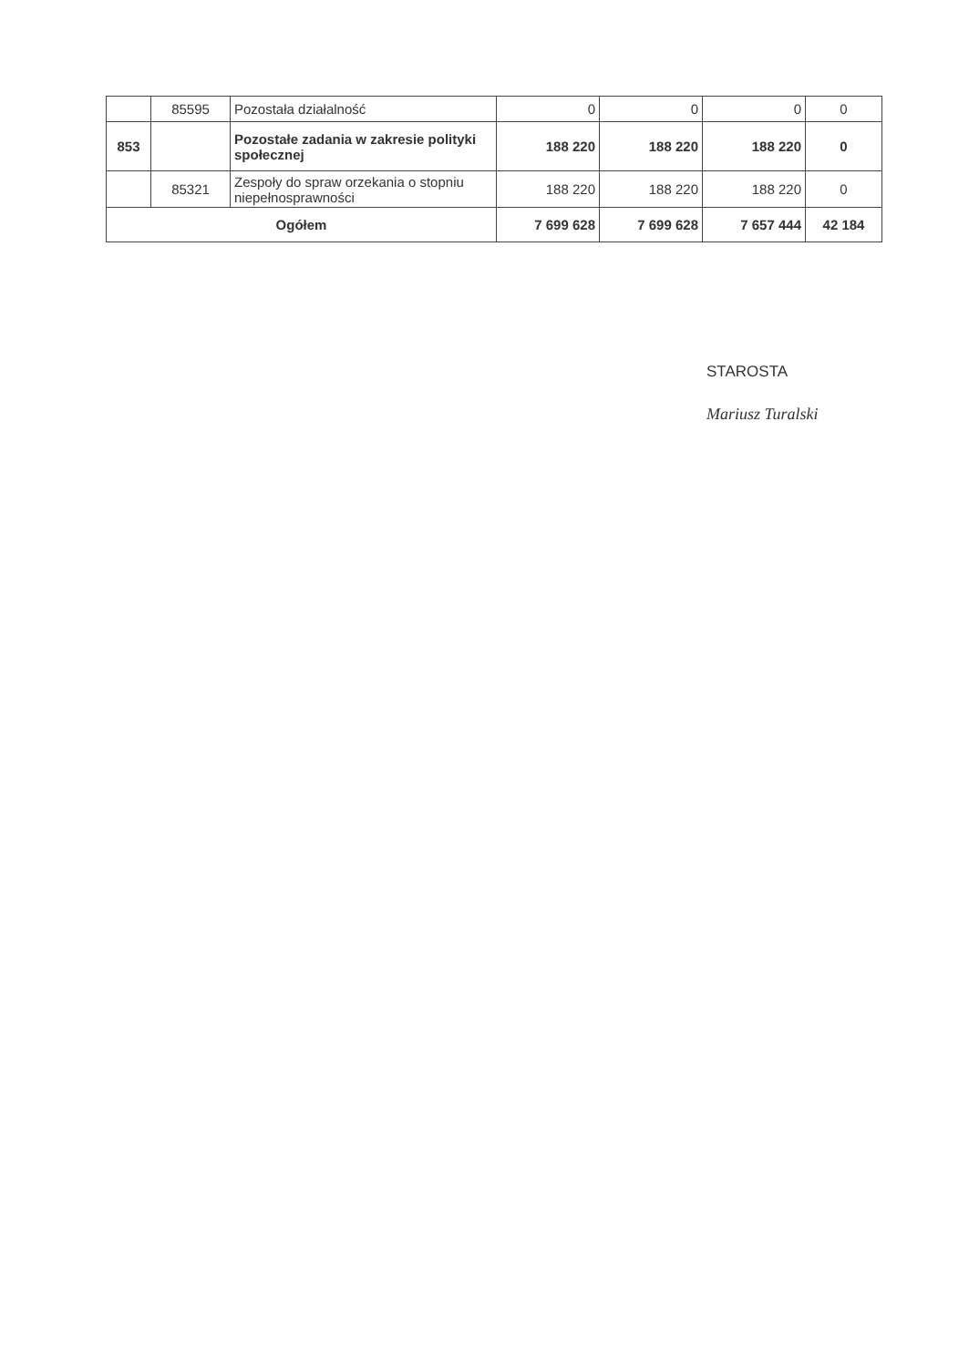| | 85595 | Pozostała działalność | 0 | 0 | 0 | 0 |
| 853 | | Pozostałe zadania w zakresie polityki społecznej | 188 220 | 188 220 | 188 220 | 0 |
| | 85321 | Zespoły do spraw orzekania o stopniu niepełnosprawności | 188 220 | 188 220 | 188 220 | 0 |
| Ogółem | | | 7 699 628 | 7 699 628 | 7 657 444 | 42 184 |
STAROSTA
Mariusz Turalski